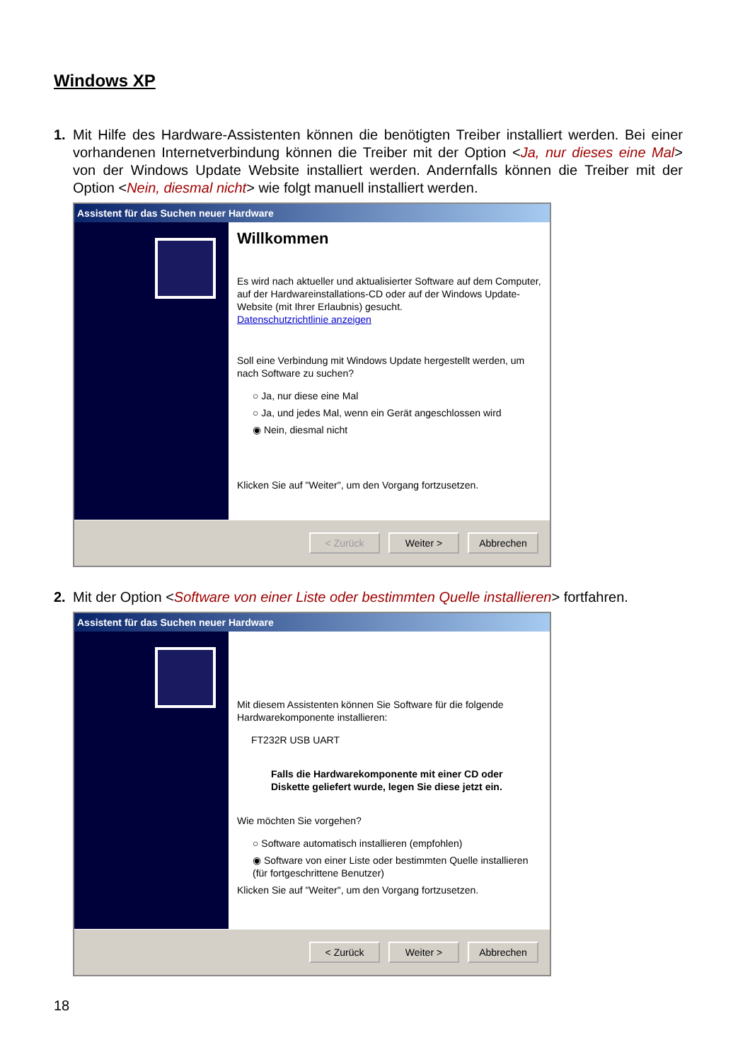Windows XP
1. Mit Hilfe des Hardware-Assistenten können die benötigten Treiber installiert werden. Bei einer vorhandenen Internetverbindung können die Treiber mit der Option <Ja, nur dieses eine Mal> von der Windows Update Website installiert werden. Andernfalls können die Treiber mit der Option <Nein, diesmal nicht> wie folgt manuell installiert werden.
Assistent für das Suchen neuer Hardware
Willkommen
Es wird nach aktueller und aktualisierter Software auf dem Computer, auf der Hardwareinstallations-CD oder auf der Windows Update-Website (mit Ihrer Erlaubnis) gesucht.
Datenschutzrichtlinie anzeigen
Soll eine Verbindung mit Windows Update hergestellt werden, um nach Software zu suchen?
○ Ja, nur diese eine Mal
○ Ja, und jedes Mal, wenn ein Gerät angeschlossen wird
◉ Nein, diesmal nicht
Klicken Sie auf "Weiter", um den Vorgang fortzusetzen.
< Zurück Weiter > Abbrechen
2. Mit der Option <Software von einer Liste oder bestimmten Quelle installieren> fortfahren.
Assistent für das Suchen neuer Hardware
Mit diesem Assistenten können Sie Software für die folgende Hardwarekomponente installieren:
FT232R USB UART
Falls die Hardwarekomponente mit einer CD oder Diskette geliefert wurde, legen Sie diese jetzt ein.
Wie möchten Sie vorgehen?
○ Software automatisch installieren (empfohlen)
◉ Software von einer Liste oder bestimmten Quelle installieren (für fortgeschrittene Benutzer)
Klicken Sie auf "Weiter", um den Vorgang fortzusetzen.
< Zurück Weiter > Abbrechen
18